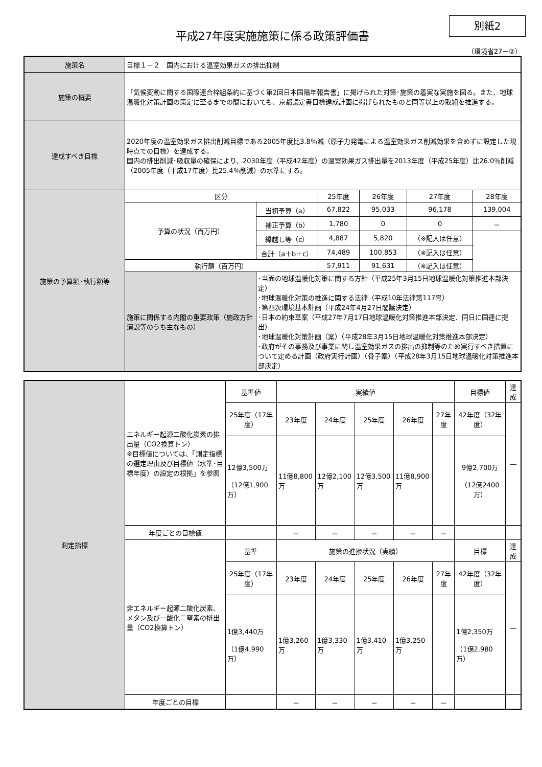平成27年度実施施策に係る政策評価書
別紙2
（環境省27－②）
| 施策名 | 目標１－２ 国内における温室効果ガスの排出抑制 | | | | | |
| 施策の概要 | 「気候変動に関する国際連合枠組条約に基づく第2回日本国隔年報告書」に掲げられた対策･施策の着実な実施を図る。また、地球温暖化対策計画の策定に至るまでの間においても、京都議定書目標達成計画に掲げられたものと同等以上の取組を推進する。 | | | | | |
| 達成すべき目標 | 2020年度の温室効果ガス排出削減目標である2005年度比3.8％減（原子力発電による温室効果ガス削減効果を含めずに設定した現時点での目標）を達成する。 国内の排出削減･吸収量の確保により、2030年度（平成42年度）の温室効果ガス排出量を2013年度（平成25年度）比26.0％削減（2005年度（平成17年度）比25.4％削減）の水準にする。 | | | | | |
| 施策の予算額･執行額等 | 区分 | | 25年度 | 26年度 | 27年度 | 28年度 |
| | 予算の状況（百万円） | 当初予算（a） | 67,822 | 95,033 | 96,178 | 139,004 |
| | | 補正予算（b） | 1,780 | 0 | 0 | － |
| | | 繰越し等（c） | 4,887 | 5,820 | （※記入は任意） | |
| | | 合計（a＋b＋c） | 74,489 | 100,853 | （※記入は任意） | |
| | 執行額（百万円） | | 57,911 | 91,631 | （※記入は任意） | |
| | 施策に関係する内閣の重要政策（施政方針演説等のうち主なもの） | ･当面の地球温暖化対策に関する方針（平成25年3月15日地球温暖化対策推進本部決定） ･地球温暖化対策の推進に関する法律（平成10年法律第117号） ･第四次環境基本計画（平成24年4月27日閣議決定） ･日本の約束草案（平成27年7月17日地球温暖化対策推進本部決定、同日に国連に提出） ･地球温暖化対策計画（案）（平成28年3月15日地球温暖化対策推進本部決定） ･政府がその事務及び事業に関し温室効果ガスの排出の抑制等のため実行すべき措置について定める計画（政府実行計画）（骨子案）（平成28年3月15日地球温暖化対策推進本部決定） | | | | |
| 測定指標 | エネルギー起源二酸化炭素の排出量（CO2換算トン） ※目標値については、「測定指標の選定理由及び目標値（水準･目標年度）の設定の根拠」を参照 | 基準値 | 実績値 | | | | | 目標値 | 達成 |
| | | 25年度（17年度） | 23年度 | 24年度 | 25年度 | 26年度 | 27年度 | 42年度（32年度） | ― |
| | | 12億3,500万 （12億1,900万） | 11億8,800万 | 12億2,100万 | 12億3,500万 | 11億8,900万 | | 9億2,700万 （12億2400万） | |
| | 年度ごとの目標値 | | － | － | － | － | － | | |
| | 非エネルギー起源二酸化炭素、メタン及び一酸化二窒素の排出量（CO2換算トン） | 基準 | 施策の進捗状況（実績） | | | | | 目標 | 達成 |
| | | 25年度（17年度） | 23年度 | 24年度 | 25年度 | 26年度 | 27年度 | 42年度（32年度） | ― |
| | | 1億3,440万 （1億4,990万） | 1億3,260万 | 1億3,330万 | 1億3,410万 | 1億3,250万 | | 1億2,350万 （1億2,980万） | |
| | 年度ごとの目標 | | － | － | － | － | － | | |